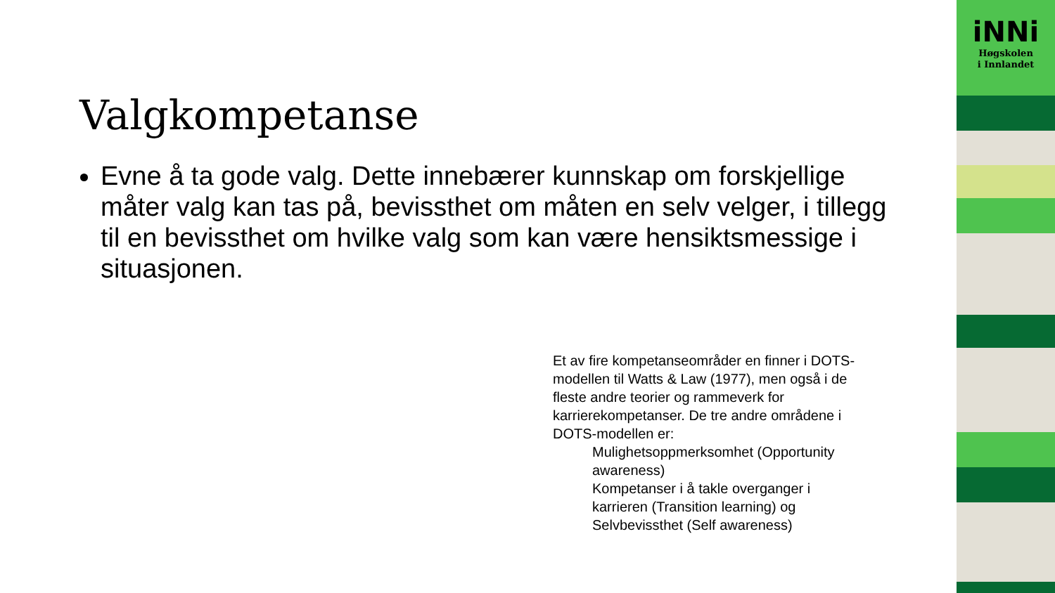Valgkompetanse
Evne å ta gode valg. Dette innebærer kunnskap om forskjellige måter valg kan tas på, bevissthet om måten en selv velger, i tillegg til en bevissthet om hvilke valg som kan være hensiktsmessige i situasjonen.
Et av fire kompetanseområder en finner i DOTS-modellen til Watts & Law (1977), men også i de fleste andre teorier og rammeverk for karrierekompetanser. De tre andre områdene i DOTS-modellen er:
Mulighetsoppmerksomhet (Opportunity awareness)
Kompetanser i å takle overganger i karrieren (Transition learning) og
Selvbevissthet (Self awareness)
iNNi
Høgskolen
i Innlandet